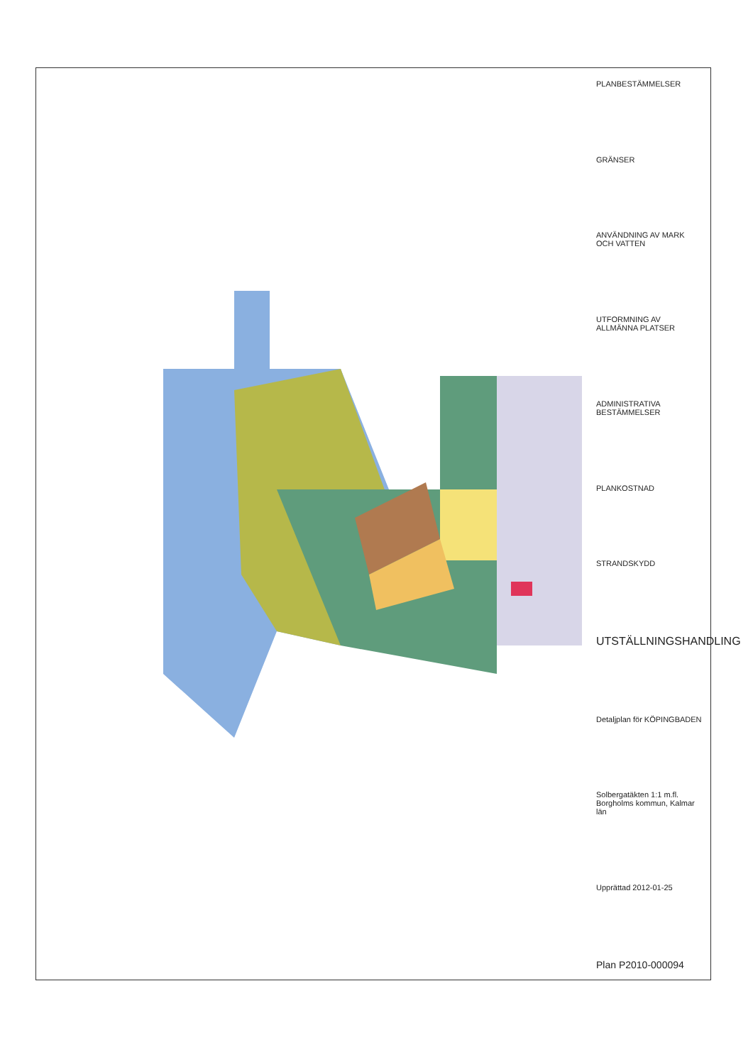PLANBESTÄMMELSER
GRÄNSER
ANVÄNDNING AV MARK OCH VATTEN
UTFORMNING AV ALLMÄNNA PLATSER
ADMINISTRATIVA BESTÄMMELSER
PLANKOSTNAD
STRANDSKYDD
UTSTÄLLNINGSHANDLING
Detaljplan för KÖPINGBADEN
Solbergatäkten 1:1 m.fl. Borgholms kommun, Kalmar län
Upprättad 2012-01-25
Plan P2010-000094